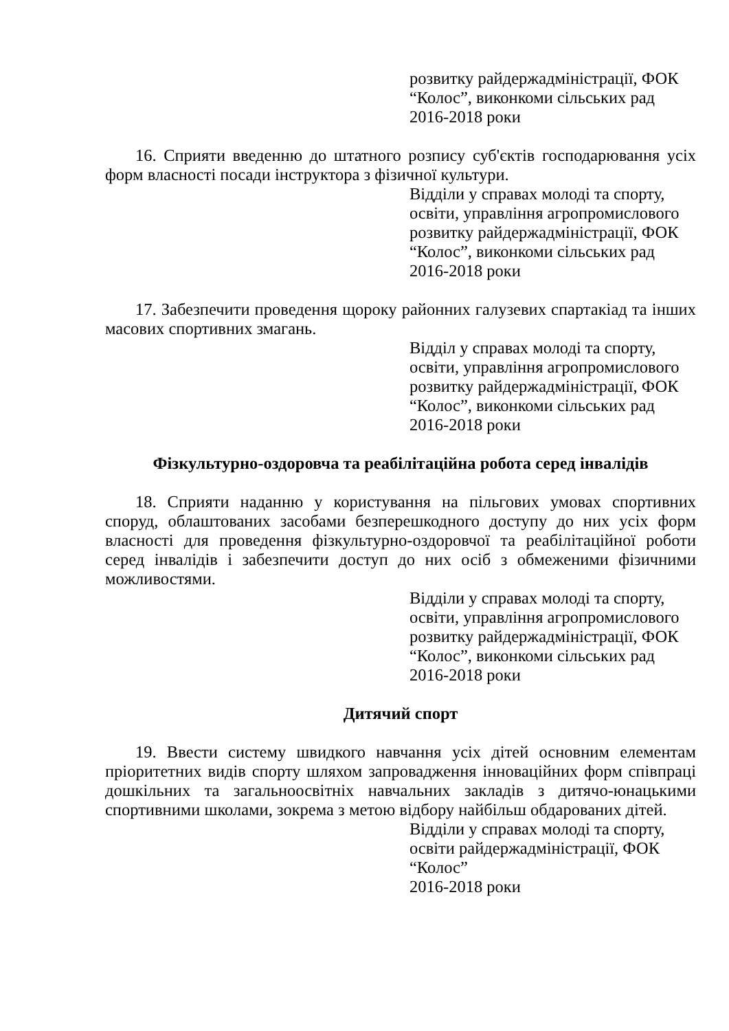розвитку райдержадміністрації, ФОК
“Колос”, виконкоми сільських рад
2016-2018 роки
16. Сприяти введенню до штатного розпису суб'єктів господарювання усіх форм власності посади інструктора з фізичної культури.
Відділи у справах молоді та спорту,
освіти, управління агропромислового
розвитку райдержадміністрації, ФОК
“Колос”, виконкоми сільських рад
2016-2018 роки
17. Забезпечити проведення щороку районних галузевих спартакіад та інших масових спортивних змагань.
Відділ у справах молоді та спорту,
освіти, управління агропромислового
розвитку райдержадміністрації, ФОК
“Колос”, виконкоми сільських рад
2016-2018 роки
Фізкультурно-оздоровча та реабілітаційна робота серед інвалідів
18. Сприяти наданню у користування на пільгових умовах спортивних споруд, облаштованих засобами безперешкодного доступу до них усіх форм власності для проведення фізкультурно-оздоровчої та реабілітаційної роботи серед інвалідів і забезпечити доступ до них осіб з обмеженими фізичними можливостями.
Відділи у справах молоді та спорту,
освіти, управління агропромислового
розвитку райдержадміністрації, ФОК
“Колос”, виконкоми сільських рад
2016-2018 роки
Дитячий спорт
19. Ввести систему швидкого навчання усіх дітей основним елементам пріоритетних видів спорту шляхом запровадження інноваційних форм співпраці дошкільних та загальноосвітніх навчальних закладів з дитячо-юнацькими спортивними школами, зокрема з метою відбору найбільш обдарованих дітей.
Відділи у справах молоді та спорту,
освіти райдержадміністрації, ФОК
“Колос”
2016-2018 роки